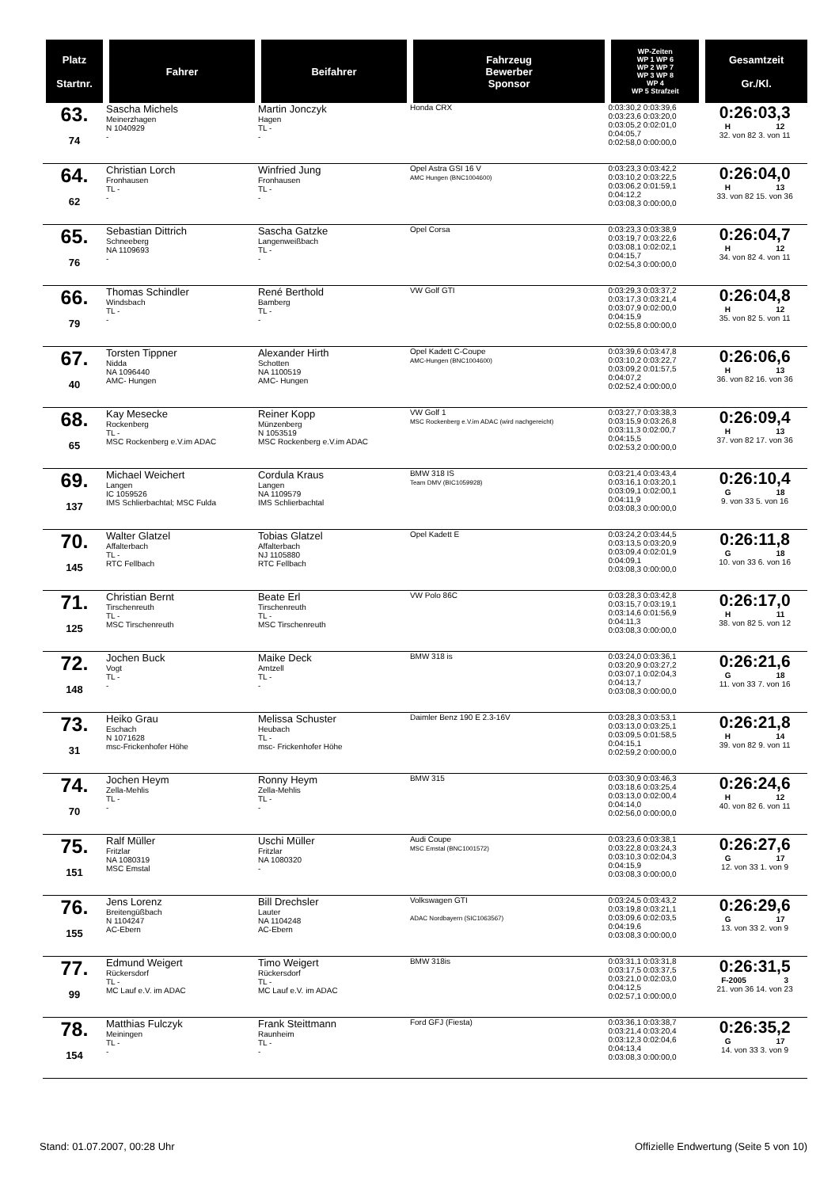| Platz Startnr. | Fahrer | Beifahrer | Fahrzeug Bewerber Sponsor | WP-Zeiten WP 1 WP 6 WP 2 WP 7 WP 3 WP 8 WP 4 WP 5 Strafzeit | Gesamtzeit Gr./Kl. |
| --- | --- | --- | --- | --- | --- |
| 63. 74 | Sascha Michels Meinerzhagen N 1040929 - | Martin Jonczyk Hagen TL - - | Honda CRX | 0:03:30,2 0:03:39,6 0:03:23,6 0:03:20,0 0:03:05,2 0:02:01,0 0:04:05,7 0:02:58,0 0:00:00,0 | 0:26:03,3 H 12 32. von 82 3. von 11 |
| 64. 62 | Christian Lorch Fronhausen TL - - | Winfried Jung Fronhausen TL - - | Opel Astra GSI 16 V AMC Hungen (BNC1004600) | 0:03:23,3 0:03:42,2 0:03:10,2 0:03:22,5 0:03:06,2 0:01:59,1 0:04:12,2 0:03:08,3 0:00:00,0 | 0:26:04,0 H 13 33. von 82 15. von 36 |
| 65. 76 | Sebastian Dittrich Schneeberg NA 1109693 - | Sascha Gatzke Langenweißbach TL - - | Opel Corsa | 0:03:23,3 0:03:38,9 0:03:19,7 0:03:22,6 0:03:08,1 0:02:02,1 0:04:15,7 0:02:54,3 0:00:00,0 | 0:26:04,7 H 12 34. von 82 4. von 11 |
| 66. 79 | Thomas Schindler Windsbach TL - - | René Berthold Bamberg TL - - | VW Golf GTI | 0:03:29,3 0:03:37,2 0:03:17,3 0:03:21,4 0:03:07,9 0:02:00,0 0:04:15,9 0:02:55,8 0:00:00,0 | 0:26:04,8 H 12 35. von 82 5. von 11 |
| 67. 40 | Torsten Tippner Nidda NA 1096440 AMC- Hungen | Alexander Hirth Schotten NA 1100519 AMC- Hungen | Opel Kadett C-Coupe AMC-Hungen (BNC1004600) | 0:03:39,6 0:03:47,8 0:03:10,2 0:03:22,7 0:03:09,2 0:01:57,5 0:04:07,2 0:02:52,4 0:00:00,0 | 0:26:06,6 H 13 36. von 82 16. von 36 |
| 68. 65 | Kay Mesecke Rockenberg TL - MSC Rockenberg e.V.im ADAC | Reiner Kopp Münzenberg N 1053519 MSC Rockenberg e.V.im ADAC | VW Golf 1 MSC Rockenberg e.V.im ADAC (wird nachgereicht) | 0:03:27,7 0:03:38,3 0:03:15,9 0:03:26,8 0:03:11,3 0:02:00,7 0:04:15,5 0:02:53,2 0:00:00,0 | 0:26:09,4 H 13 37. von 82 17. von 36 |
| 69. 137 | Michael Weichert Langen IC 1059526 IMS Schlierbachtal; MSC Fulda | Cordula Kraus Langen NA 1109579 IMS Schlierbachtal | BMW 318 IS Team DMV (BIC1059928) | 0:03:21,4 0:03:43,4 0:03:16,1 0:03:20,1 0:03:09,1 0:02:00,1 0:04:11,9 0:03:08,3 0:00:00,0 | 0:26:10,4 G 18 9. von 33 5. von 16 |
| 70. 145 | Walter Glatzel Affalterbach TL - RTC Fellbach | Tobias Glatzel Affalterbach NJ 1105880 RTC Fellbach | Opel Kadett E | 0:03:24,2 0:03:44,5 0:03:13,5 0:03:20,9 0:03:09,4 0:02:01,9 0:04:09,1 0:03:08,3 0:00:00,0 | 0:26:11,8 G 18 10. von 33 6. von 16 |
| 71. 125 | Christian Bernt Tirschenreuth TL - MSC Tirschenreuth | Beate Erl Tirschenreuth TL - MSC Tirschenreuth | VW Polo 86C | 0:03:28,3 0:03:42,8 0:03:15,7 0:03:19,1 0:03:14,6 0:01:56,9 0:04:11,3 0:03:08,3 0:00:00,0 | 0:26:17,0 H 11 38. von 82 5. von 12 |
| 72. 148 | Jochen Buck Vogt TL - - | Maike Deck Amtzell TL - - | BMW 318 is | 0:03:24,0 0:03:36,1 0:03:20,9 0:03:27,2 0:03:07,1 0:02:04,3 0:04:13,7 0:03:08,3 0:00:00,0 | 0:26:21,6 G 18 11. von 33 7. von 16 |
| 73. 31 | Heiko Grau Eschach N 1071628 msc-Frickenhofer Höhe | Melissa Schuster Heubach TL - msc- Frickenhofer Höhe | Daimler Benz 190 E 2.3-16V | 0:03:28,3 0:03:53,1 0:03:13,0 0:03:25,1 0:03:09,5 0:01:58,5 0:04:15,1 0:02:59,2 0:00:00,0 | 0:26:21,8 H 14 39. von 82 9. von 11 |
| 74. 70 | Jochen Heym Zella-Mehlis TL - - | Ronny Heym Zella-Mehlis TL - - | BMW 315 | 0:03:30,9 0:03:46,3 0:03:18,6 0:03:25,4 0:03:13,0 0:02:00,4 0:04:14,0 0:02:56,0 0:00:00,0 | 0:26:24,6 H 12 40. von 82 6. von 11 |
| 75. 151 | Ralf Müller Fritzlar NA 1080319 MSC Emstal | Uschi Müller Fritzlar NA 1080320 - | Audi Coupe MSC Emstal (BNC1001572) | 0:03:23,6 0:03:38,1 0:03:22,8 0:03:24,3 0:03:10,3 0:02:04,3 0:04:15,9 0:03:08,3 0:00:00,0 | 0:26:27,6 G 17 12. von 33 1. von 9 |
| 76. 155 | Jens Lorenz Breitengüßbach N 1104247 AC-Ebern | Bill Drechsler Lauter NA 1104248 AC-Ebern | Volkswagen GTI ADAC Nordbayern (SIC1063567) | 0:03:24,5 0:03:43,2 0:03:19,8 0:03:21,1 0:03:09,6 0:02:03,5 0:04:19,6 0:03:08,3 0:00:00,0 | 0:26:29,6 G 17 13. von 33 2. von 9 |
| 77. 99 | Edmund Weigert Rückersdorf TL - MC Lauf e.V. im ADAC | Timo Weigert Rückersdorf TL - MC Lauf e.V. im ADAC | BMW 318is | 0:03:31,1 0:03:31,8 0:03:17,5 0:03:37,5 0:03:21,0 0:02:03,0 0:04:12,5 0:02:57,1 0:00:00,0 | 0:26:31,5 F-2005 3 21. von 36 14. von 23 |
| 78. 154 | Matthias Fulczyk Meiningen TL - - | Frank Steittmann Raunheim TL - - | Ford GFJ (Fiesta) | 0:03:36,1 0:03:38,7 0:03:21,4 0:03:20,4 0:03:12,3 0:02:04,6 0:04:13,4 0:03:08,3 0:00:00,0 | 0:26:35,2 G 17 14. von 33 3. von 9 |
Stand: 01.07.2007, 00:28 Uhr Offizielle Endwertung (Seite 5 von 10)